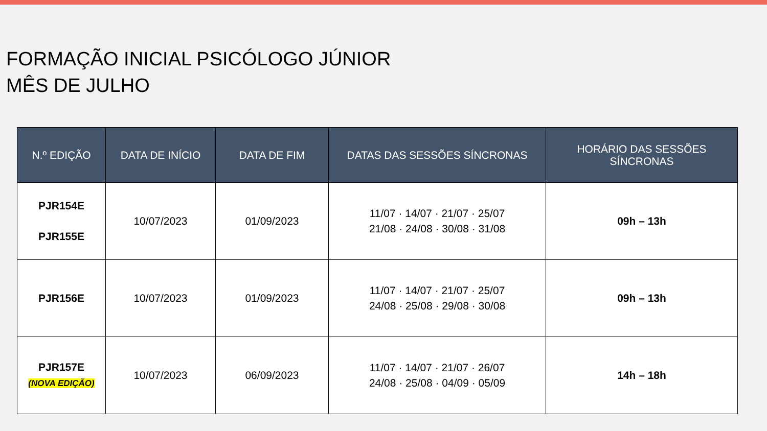FORMAÇÃO INICIAL PSICÓLOGO JÚNIOR
MÊS DE JULHO
| N.º EDIÇÃO | DATA DE INÍCIO | DATA DE FIM | DATAS DAS SESSÕES SÍNCRONAS | HORÁRIO DAS SESSÕES SÍNCRONAS |
| --- | --- | --- | --- | --- |
| PJR154E PJR155E | 10/07/2023 | 01/09/2023 | 11/07 · 14/07 · 21/07 · 25/07 21/08 · 24/08 · 30/08 · 31/08 | 09h – 13h |
| PJR156E | 10/07/2023 | 01/09/2023 | 11/07 · 14/07 · 21/07 · 25/07 24/08 · 25/08 · 29/08 · 30/08 | 09h – 13h |
| PJR157E (NOVA EDIÇÃO) | 10/07/2023 | 06/09/2023 | 11/07 · 14/07 · 21/07 · 26/07 24/08 · 25/08 · 04/09 · 05/09 | 14h – 18h |